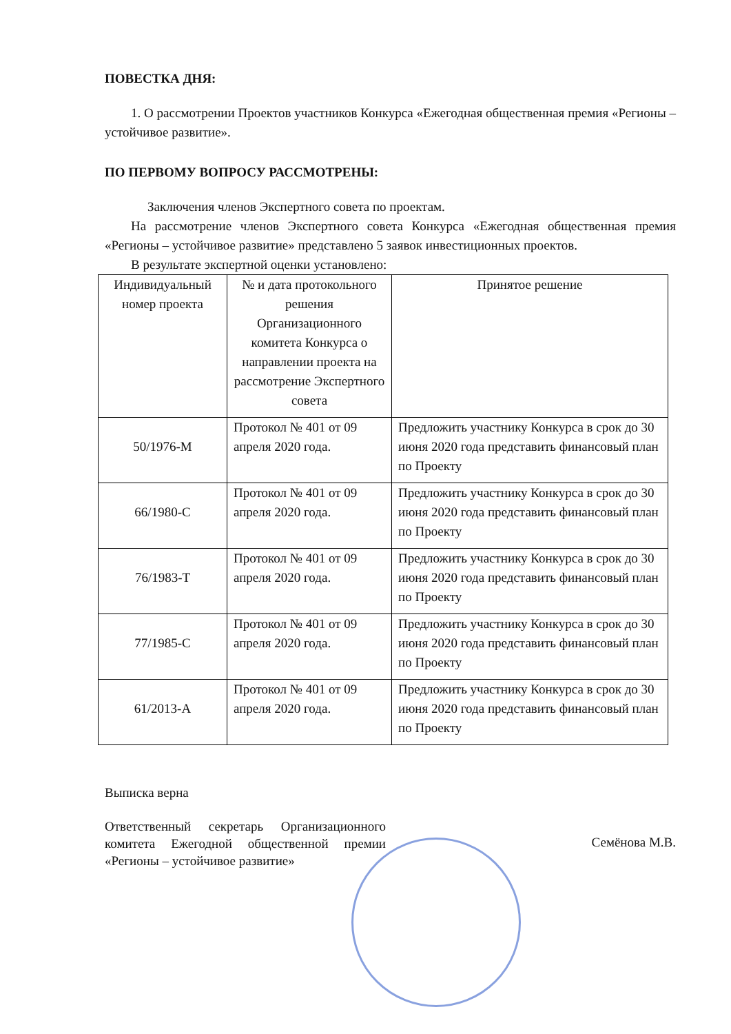ПОВЕСТКА ДНЯ:
1. О рассмотрении Проектов участников Конкурса «Ежегодная общественная премия «Регионы – устойчивое развитие».
ПО ПЕРВОМУ ВОПРОСУ РАССМОТРЕНЫ:
Заключения членов Экспертного совета по проектам.
На рассмотрение членов Экспертного совета Конкурса «Ежегодная общественная премия «Регионы – устойчивое развитие» представлено 5 заявок инвестиционных проектов.
В результате экспертной оценки установлено:
| Индивидуальный номер проекта | № и дата протокольного решения Организационного комитета Конкурса о направлении проекта на рассмотрение Экспертного совета | Принятое решение |
| 50/1976-М | Протокол № 401 от 09 апреля 2020 года. | Предложить участнику Конкурса в срок до 30 июня 2020 года представить финансовый план по Проекту |
| 66/1980-С | Протокол № 401 от 09 апреля 2020 года. | Предложить участнику Конкурса в срок до 30 июня 2020 года представить финансовый план по Проекту |
| 76/1983-Т | Протокол № 401 от 09 апреля 2020 года. | Предложить участнику Конкурса в срок до 30 июня 2020 года представить финансовый план по Проекту |
| 77/1985-С | Протокол № 401 от 09 апреля 2020 года. | Предложить участнику Конкурса в срок до 30 июня 2020 года представить финансовый план по Проекту |
| 61/2013-А | Протокол № 401 от 09 апреля 2020 года. | Предложить участнику Конкурса в срок до 30 июня 2020 года представить финансовый план по Проекту |
Выписка верна
Ответственный секретарь Организационного комитета Ежегодной общественной премии «Регионы – устойчивое развитие»
Семёнова М.В.